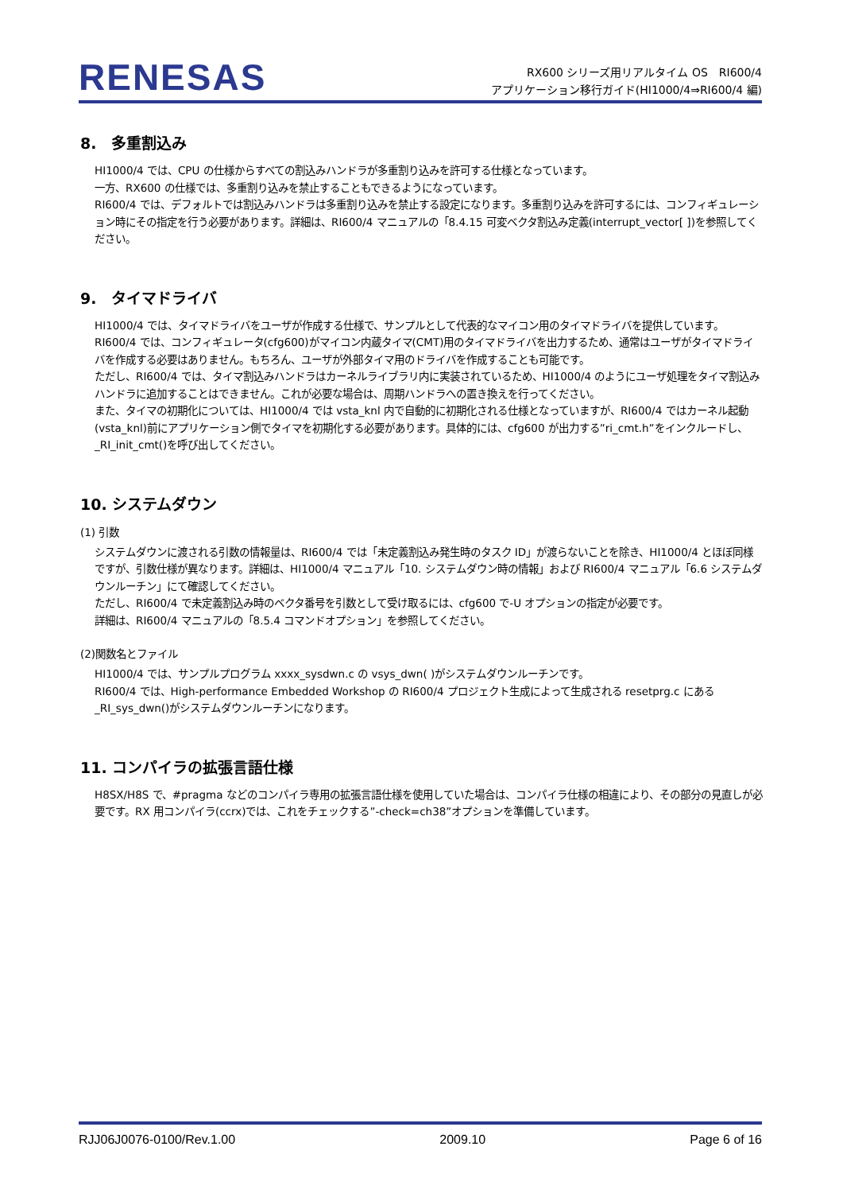RENESAS
RX600 シリーズ用リアルタイム OS　RI600/4
アプリケーション移行ガイド(HI1000/4⇒RI600/4 編)
8.　多重割込み
HI1000/4 では、CPU の仕様からすべての割込みハンドラが多重割り込みを許可する仕様となっています。
一方、RX600 の仕様では、多重割り込みを禁止することもできるようになっています。
RI600/4 では、デフォルトでは割込みハンドラは多重割り込みを禁止する設定になります。多重割り込みを許可するには、コンフィギュレーション時にその指定を行う必要があります。詳細は、RI600/4 マニュアルの「8.4.15 可変ベクタ割込み定義(interrupt_vector[ ])を参照してください。
9.　タイマドライバ
HI1000/4 では、タイマドライバをユーザが作成する仕様で、サンプルとして代表的なマイコン用のタイマドライバを提供しています。
RI600/4 では、コンフィギュレータ(cfg600)がマイコン内蔵タイマ(CMT)用のタイマドライバを出力するため、通常はユーザがタイマドライバを作成する必要はありません。もちろん、ユーザが外部タイマ用のドライバを作成することも可能です。
ただし、RI600/4 では、タイマ割込みハンドラはカーネルライブラリ内に実装されているため、HI1000/4 のようにユーザ処理をタイマ割込みハンドラに追加することはできません。これが必要な場合は、周期ハンドラへの置き換えを行ってください。
また、タイマの初期化については、HI1000/4 では vsta_knl 内で自動的に初期化される仕様となっていますが、RI600/4 ではカーネル起動(vsta_knl)前にアプリケーション側でタイマを初期化する必要があります。具体的には、cfg600 が出力する”ri_cmt.h”をインクルードし、_RI_init_cmt()を呼び出してください。
10. システムダウン
(1) 引数
システムダウンに渡される引数の情報量は、RI600/4 では「未定義割込み発生時のタスク ID」が渡らないことを除き、HI1000/4 とほぼ同様ですが、引数仕様が異なります。詳細は、HI1000/4 マニュアル「10. システムダウン時の情報」および RI600/4 マニュアル「6.6 システムダウンルーチン」にて確認してください。
ただし、RI600/4 で未定義割込み時のベクタ番号を引数として受け取るには、cfg600 で-U オプションの指定が必要です。
詳細は、RI600/4 マニュアルの「8.5.4 コマンドオプション」を参照してください。
(2)関数名とファイル
HI1000/4 では、サンプルプログラム xxxx_sysdwn.c の vsys_dwn( )がシステムダウンルーチンです。
RI600/4 では、High-performance Embedded Workshop の RI600/4 プロジェクト生成によって生成される resetprg.c にある_RI_sys_dwn()がシステムダウンルーチンになります。
11. コンパイラの拡張言語仕様
H8SX/H8S で、#pragma などのコンパイラ専用の拡張言語仕様を使用していた場合は、コンパイラ仕様の相違により、その部分の見直しが必要です。RX 用コンパイラ(ccrx)では、これをチェックする”-check=ch38”オプションを準備しています。
RJJ06J0076-0100/Rev.1.00 2009.10 Page 6 of 16